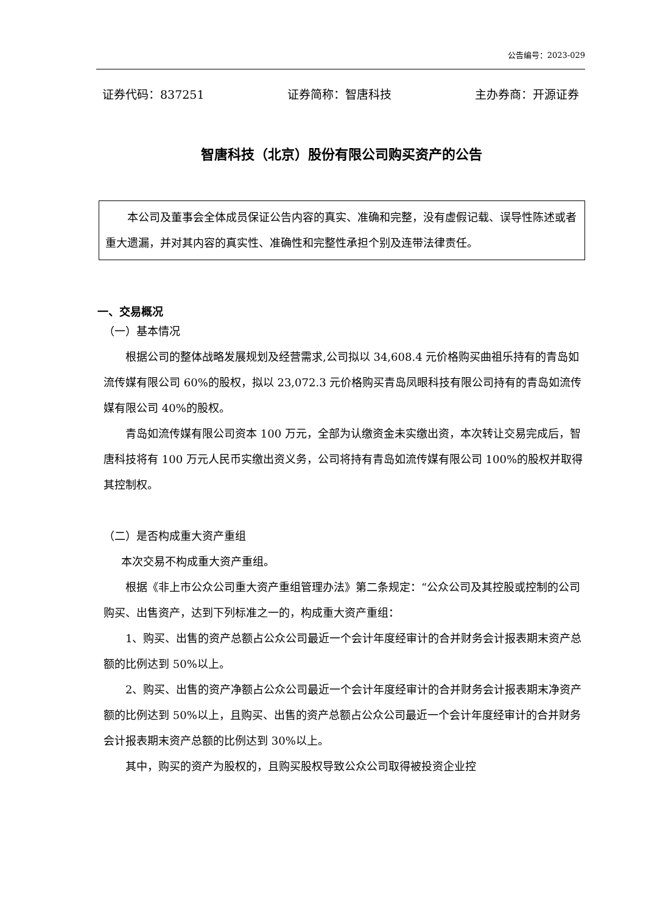公告编号：2023-029
证券代码：837251 证券简称：智唐科技 主办券商：开源证券
智唐科技（北京）股份有限公司购买资产的公告
本公司及董事会全体成员保证公告内容的真实、准确和完整，没有虚假记载、误导性陈述或者重大遗漏，并对其内容的真实性、准确性和完整性承担个别及连带法律责任。
一、交易概况
（一）基本情况
根据公司的整体战略发展规划及经营需求,公司拟以 34,608.4 元价格购买曲祖乐持有的青岛如流传媒有限公司 60%的股权，拟以 23,072.3 元价格购买青岛凤眼科技有限公司持有的青岛如流传媒有限公司 40%的股权。
青岛如流传媒有限公司资本 100 万元，全部为认缴资金未实缴出资，本次转让交易完成后，智唐科技将有 100 万元人民币实缴出资义务，公司将持有青岛如流传媒有限公司 100%的股权并取得其控制权。
（二）是否构成重大资产重组
本次交易不构成重大资产重组。
根据《非上市公众公司重大资产重组管理办法》第二条规定：“公众公司及其控股或控制的公司购买、出售资产，达到下列标准之一的，构成重大资产重组：
1、购买、出售的资产总额占公众公司最近一个会计年度经审计的合并财务会计报表期末资产总额的比例达到 50%以上。
2、购买、出售的资产净额占公众公司最近一个会计年度经审计的合并财务会计报表期末净资产额的比例达到 50%以上，且购买、出售的资产总额占公众公司最近一个会计年度经审计的合并财务会计报表期末资产总额的比例达到 30%以上。
其中，购买的资产为股权的，且购买股权导致公众公司取得被投资企业控